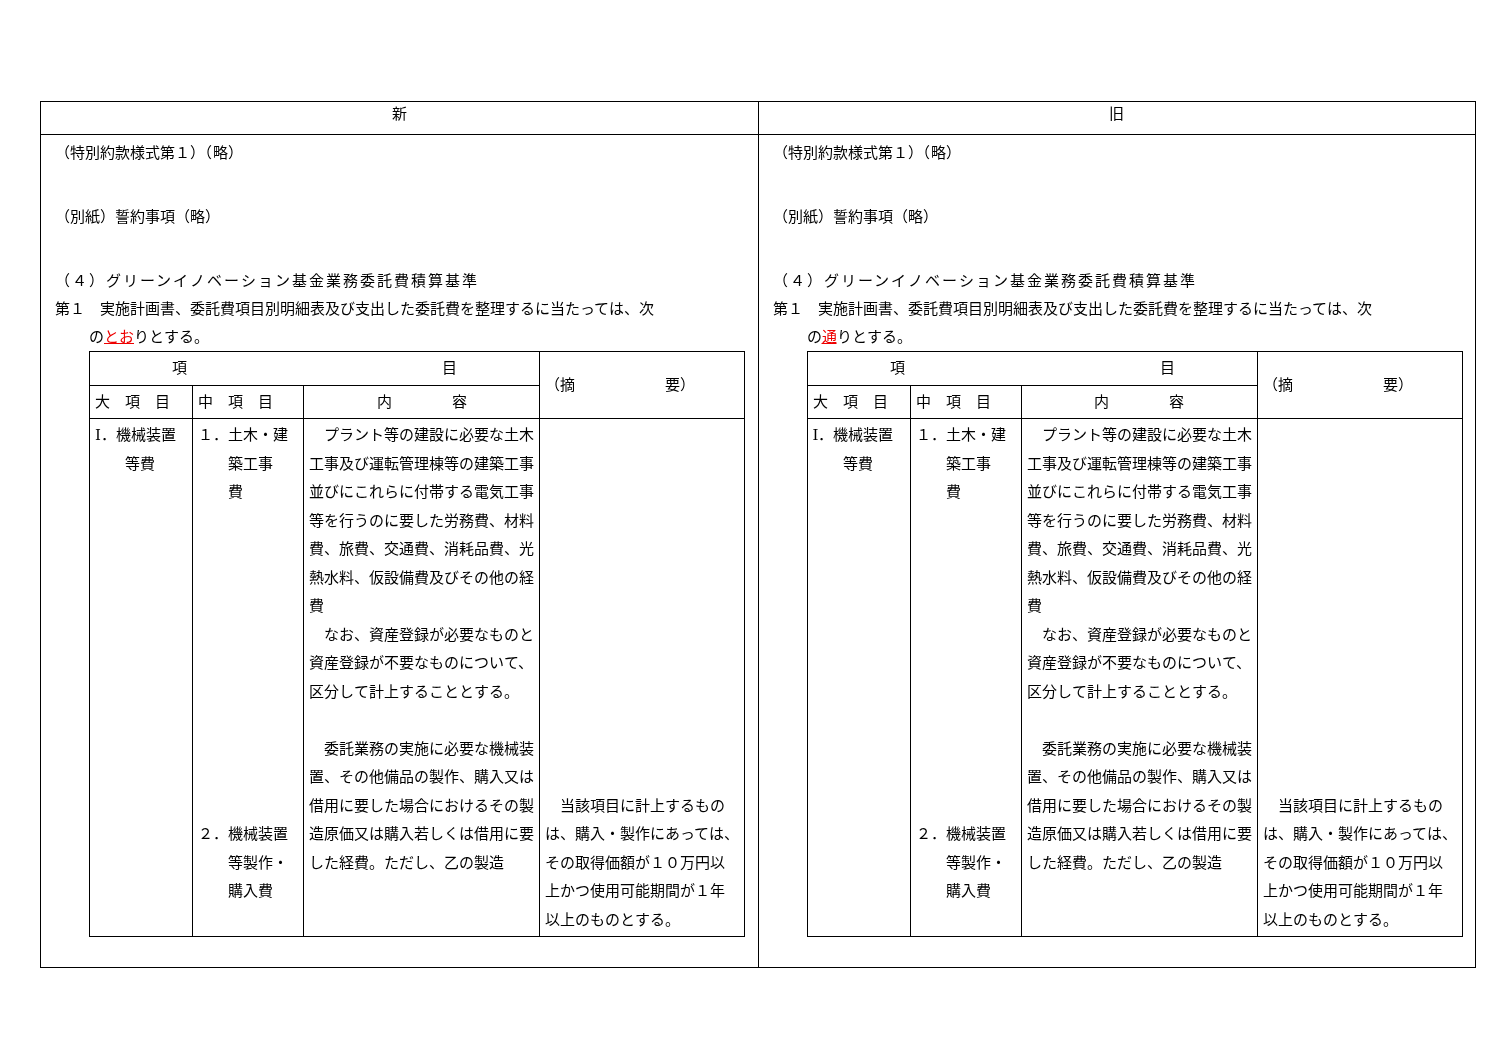| 新 | 旧 |
| --- | --- |
| （特別約款様式第１）（略） （別紙）誓約事項（略） （４）グリーンイノベーション基金業務委託費積算基準 第１ 実施計画書、委託費項目別明細表及び支出した委託費を整理するに当たっては、次 の とお りとする。 / 項 目 / / / （摘 要） / / 大 項 目 / 中 項 目 / 内 容 / / / Ⅰ．機械装置 等費 / １．土木・建 築工事 費 ２．機械装置 等製作・ 購入費 / プラント等の建設に必要な土木工事及び運転管理棟等の建築工事並びにこれらに付帯する電気工事等を行うのに要した労務費、材料費、旅費、交通費、消耗品費、光熱水料、仮設備費及びその他の経費 なお、資産登録が必要なものと資産登録が不要なものについて、区分して計上することとする。 委託業務の実施に必要な機械装置、その他備品の製作、購入又は借用に要した場合におけるその製造原価又は購入若しくは借用に要した経費。ただし、乙の製造 / 当該項目に計上するものは、購入・製作にあっては、その取得価額が１０万円以上かつ使用可能期間が１年以上のものとする。 / | （特別約款様式第１）（略） （別紙）誓約事項（略） （４）グリーンイノベーション基金業務委託費積算基準 第１ 実施計画書、委託費項目別明細表及び支出した委託費を整理するに当たっては、次 の 通 りとする。 / 項 目 / / / （摘 要） / / 大 項 目 / 中 項 目 / 内 容 / / / Ⅰ．機械装置 等費 / １．土木・建 築工事 費 ２．機械装置 等製作・ 購入費 / プラント等の建設に必要な土木工事及び運転管理棟等の建築工事並びにこれらに付帯する電気工事等を行うのに要した労務費、材料費、旅費、交通費、消耗品費、光熱水料、仮設備費及びその他の経費 なお、資産登録が必要なものと資産登録が不要なものについて、区分して計上することとする。 委託業務の実施に必要な機械装置、その他備品の製作、購入又は借用に要した場合におけるその製造原価又は購入若しくは借用に要した経費。ただし、乙の製造 / 当該項目に計上するものは、購入・製作にあっては、その取得価額が１０万円以上かつ使用可能期間が１年以上のものとする。 / |